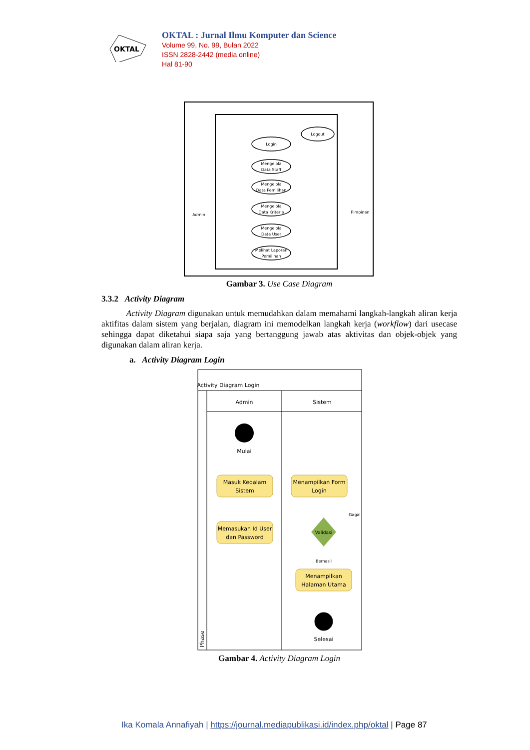OKTAL
OKTAL : Jurnal Ilmu Komputer dan Science
Volume 99, No. 99, Bulan 2022
ISSN 2828-2442 (media online)
Hal 81-90
Login
Logout
Mengelola
Data Staff
Mengelola
Data Pemilihan
Mengelola
Data Kriteria
Mengelola
Data User
Melihat Laporan
Pemilihan
Admin
Pimpinan
Gambar 3. Use Case Diagram
3.3.2 Activity Diagram
Activity Diagram digunakan untuk memudahkan dalam memahami langkah-langkah aliran kerja aktifitas dalam sistem yang berjalan, diagram ini memodelkan langkah kerja (workflow) dari usecase sehingga dapat diketahui siapa saja yang bertanggung jawab atas aktivitas dan objek-objek yang digunakan dalam aliran kerja.
a. Activity Diagram Login
Activity Diagram Login
Admin
Sistem
Mulai
Masuk Kedalam
Sistem
Menampilkan Form
Login
Memasukan Id User
dan Password
Validasi
Berhasil
Gagal
Menampilkan
Halaman Utama
Selesai
Phase
Gambar 4. Activity Diagram Login
Ika Komala Annafiyah | https://journal.mediapublikasi.id/index.php/oktal | Page 87